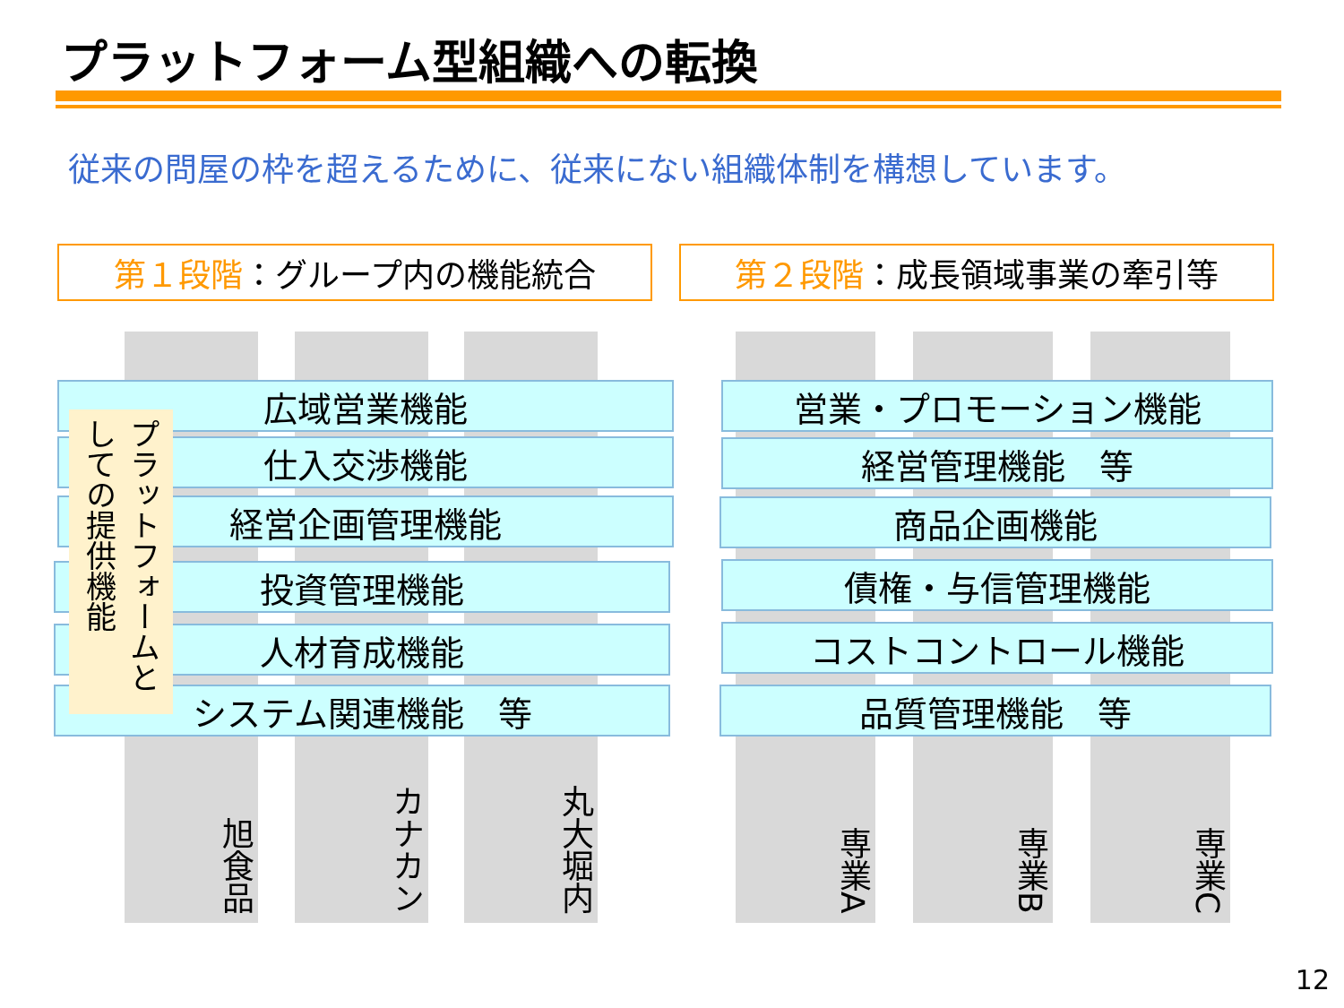プラットフォーム型組織への転換
従来の問屋の枠を超えるために、従来にない組織体制を構想しています。
第１段階 ：グループ内の機能統合 第２段階 ：成長領域事業の牽引等
旭食品 カナカン 丸大堀内 専業A 専業B 専業C
広域営業機能
仕入交渉機能
経営企画管理機能
投資管理機能
人材育成機能
システム関連機能　等
プラットフォームとしての提供機能
営業・プロモーション機能
経営管理機能　等
商品企画機能
債権・与信管理機能
コストコントロール機能
品質管理機能　等
12